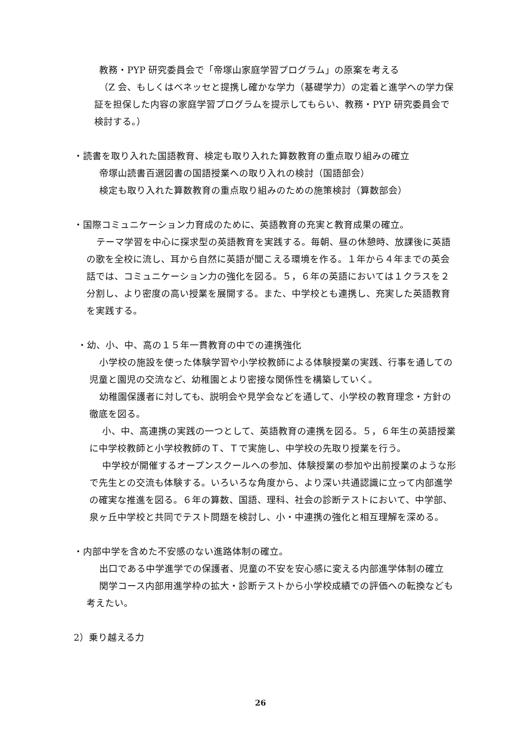教務・PYP 研究委員会で「帝塚山家庭学習プログラム」の原案を考える
（Z 会、もしくはベネッセと提携し確かな学力（基礎学力）の定着と進学への学力保証を担保した内容の家庭学習プログラムを提示してもらい、教務・PYP 研究委員会で検討する。）
・読書を取り入れた国語教育、検定も取り入れた算数教育の重点取り組みの確立
帝塚山読書百選図書の国語授業への取り入れの検討（国語部会）
検定も取り入れた算数教育の重点取り組みのための施策検討（算数部会）
・国際コミュニケーション力育成のために、英語教育の充実と教育成果の確立。
テーマ学習を中心に探求型の英語教育を実践する。毎朝、昼の休憩時、放課後に英語の歌を全校に流し、耳から自然に英語が聞こえる環境を作る。１年から４年までの英会話では、コミュニケーション力の強化を図る。５，６年の英語においては１クラスを２分割し、より密度の高い授業を展開する。また、中学校とも連携し、充実した英語教育を実践する。
・幼、小、中、高の１５年一貫教育の中での連携強化
小学校の施設を使った体験学習や小学校教師による体験授業の実践、行事を通しての児童と園児の交流など、幼稚園とより密接な関係性を構築していく。
幼稚園保護者に対しても、説明会や見学会などを通して、小学校の教育理念・方針の徹底を図る。
小、中、高連携の実践の一つとして、英語教育の連携を図る。５，６年生の英語授業に中学校教師と小学校教師のＴ、Ｔで実施し、中学校の先取り授業を行う。
中学校が開催するオープンスクールへの参加、体験授業の参加や出前授業のような形で先生との交流も体験する。いろいろな角度から、より深い共通認識に立って内部進学の確実な推進を図る。６年の算数、国語、理科、社会の診断テストにおいて、中学部、泉ヶ丘中学校と共同でテスト問題を検討し、小・中連携の強化と相互理解を深める。
・内部中学を含めた不安感のない進路体制の確立。
出口である中学進学での保護者、児童の不安を安心感に変える内部進学体制の確立
関学コース内部用進学枠の拡大・診断テストから小学校成績での評価への転換なども考えたい。
2）乗り越える力
26